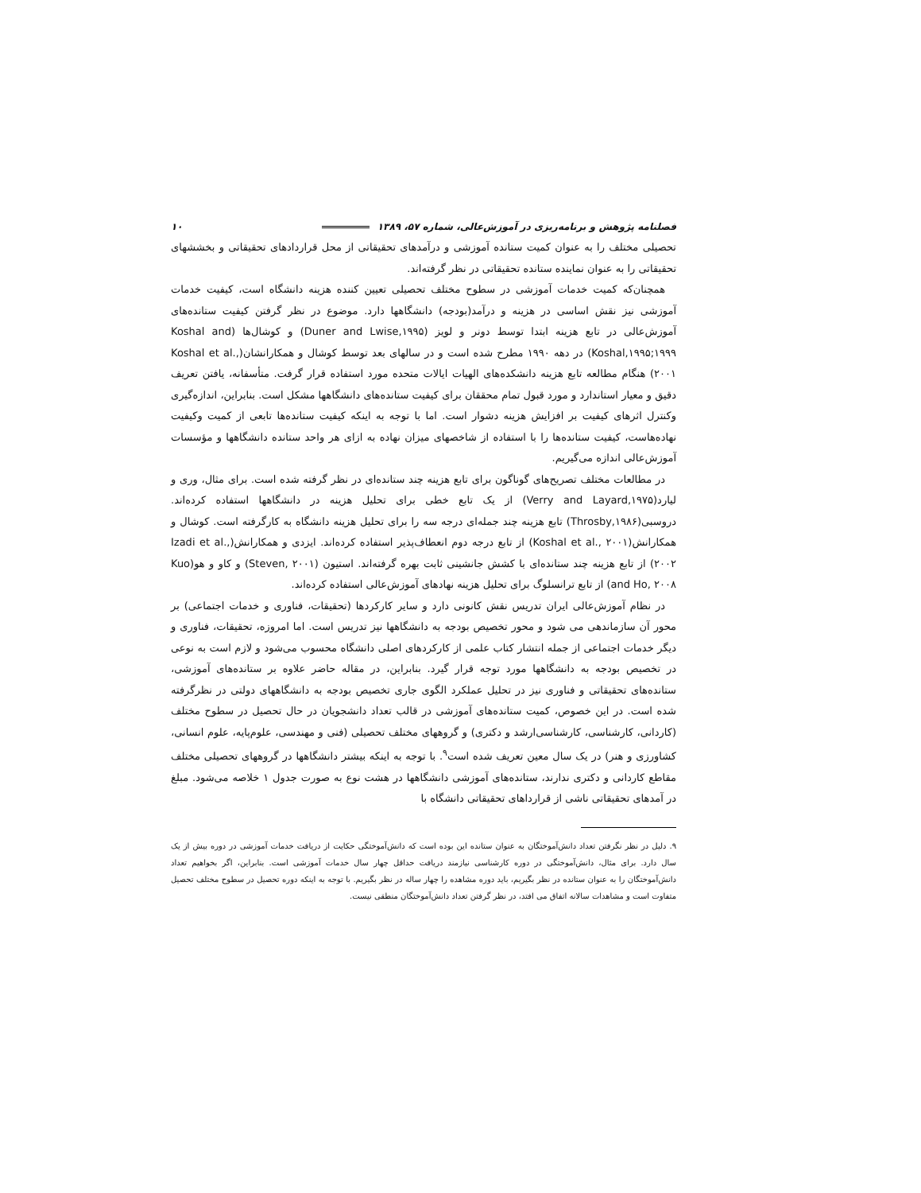فصلنامه پژوهش و برنامه‌ریزی در آموزش‌عالی، شماره ۵۷، ۱۳۸۹ ۱۰
تحصیلی مختلف را به عنوان کمیت ستانده آموزشی و درآمدهای تحقیقاتی از محل قراردادهای تحقیقاتی و بخششهای تحقیقاتی را به عنوان نماینده ستانده تحقیقاتی در نظر گرفته‌اند.
همچنان‌که کمیت خدمات آموزشی در سطوح مختلف تحصیلی تعیین کننده هزینه دانشگاه است، کیفیت خدمات آموزشی نیز نقش اساسی در هزینه و درآمد(بودجه) دانشگاهها دارد. موضوع در نظر گرفتن کیفیت ستانده‌های آموزش‌عالی در تابع هزینه ابتدا توسط دونر و لویز (Duner and Lwise,۱۹۹۵) و کوشال‌ها (Koshal and Koshal,۱۹۹۵;۱۹۹۹) در دهه ۱۹۹۰ مطرح شده است و در سالهای بعد توسط کوشال و همکارانشان(Koshal et al., ۲۰۰۱) هنگام مطالعه تابع هزینه دانشکده‌های الهیات ایالات متحده مورد استفاده قرار گرفت. متأسفانه، یافتن تعریف دقیق و معیار استاندارد و مورد قبول تمام محققان برای کیفیت ستانده‌های دانشگاهها مشکل است. بنابراین، اندازه‌گیری وکنترل اثرهای کیفیت بر افزایش هزینه دشوار است. اما با توجه به اینکه کیفیت ستانده‌ها تابعی از کمیت وکیفیت نهاده‌هاست، کیفیت ستانده‌ها را با استفاده از شاخصهای میزان نهاده به ازای هر واحد ستانده دانشگاهها و مؤسسات آموزش‌عالی اندازه می‌گیریم.
در مطالعات مختلف تصریح‌های گوناگون برای تابع هزینه چند ستانده‌ای در نظر گرفته شده است. برای مثال، وری و لیارد(Verry and Layard,۱۹۷۵) از یک تابع خطی برای تحلیل هزینه در دانشگاهها استفاده کرده‌اند. دروسبی(Throsby,۱۹۸۶) تابع هزینه چند جمله‌ای درجه سه را برای تحلیل هزینه دانشگاه به کارگرفته است. کوشال و همکارانش(Koshal et al., ۲۰۰۱) از تابع درجه دوم انعطاف‌پذیر استفاده کرده‌اند. ایزدی و همکارانش(Izadi et al., ۲۰۰۲) از تابع هزینه چند ستانده‌ای با کشش جانشینی ثابت بهره گرفته‌اند. استیون (Steven, ۲۰۰۱) و کاو و هو(Kuo and Ho, ۲۰۰۸) از تابع ترانسلوگ برای تحلیل هزینه نهادهای آموزش‌عالی استفاده کرده‌اند.
در نظام آموزش‌عالی ایران تدریس نقش کانونی دارد و سایر کارکردها (تحقیقات، فناوری و خدمات اجتماعی) بر محور آن سازماندهی می شود و محور تخصیص بودجه به دانشگاهها نیز تدریس است. اما امروزه، تحقیقات، فناوری و دیگر خدمات اجتماعی از جمله انتشار کتاب علمی از کارکردهای اصلی دانشگاه محسوب می‌شود و لازم است به نوعی در تخصیص بودجه به دانشگاهها مورد توجه قرار گیرد. بنابراین، در مقاله حاضر علاوه بر ستانده‌های آموزشی، ستانده‌های تحقیقاتی و فناوری نیز در تحلیل عملکرد الگوی جاری تخصیص بودجه به دانشگاههای دولتی در نظرگرفته شده است. در این خصوص، کمیت ستانده‌های آموزشی در قالب تعداد دانشجویان در حال تحصیل در سطوح مختلف (کاردانی، کارشناسی، کارشناسی‌ارشد و دکتری) و گروههای مختلف تحصیلی (فنی و مهندسی، علوم‌پایه، علوم انسانی، کشاورزی و هنر) در یک سال معین تعریف شده است<sup>۹</sup>. با توجه به اینکه بیشتر دانشگاهها در گروههای تحصیلی مختلف مقاطع کاردانی و دکتری ندارند، ستانده‌های آموزشی دانشگاهها در هشت نوع به صورت جدول ۱ خلاصه می‌شود. مبلغ در آمدهای تحقیقاتی ناشی از قرارداهای تحقیقاتی دانشگاه با
۹. دلیل در نظر نگرفتن تعداد دانش‌آموختگان به عنوان ستانده این بوده است که دانش‌آموختگی حکایت از دریافت خدمات آموزشی در دوره بیش از یک سال دارد. برای مثال، دانش‌آموختگی در دوره کارشناسی نیازمند دریافت حداقل چهار سال خدمات آموزشی است. بنابراین، اگر بخواهیم تعداد دانش‌آموختگان را به عنوان ستانده در نظر بگیریم، باید دوره مشاهده را چهار ساله در نظر بگیریم. با توجه به اینکه دوره تحصیل در سطوح مختلف تحصیل متفاوت است و مشاهدات سالانه اتفاق می افتد، در نظر گرفتن تعداد دانش‌آموختگان منطقی نیست.